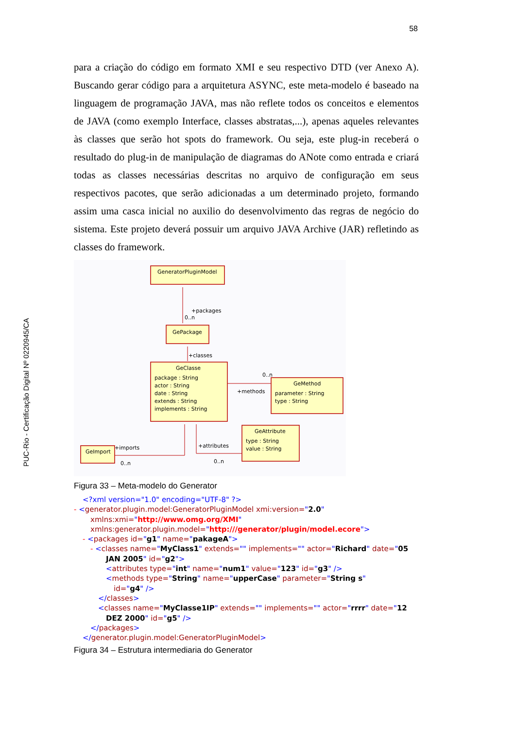58
PUC-Rio - Certificação Digital Nº 0220945/CA
para a criação do código em formato XMI e seu respectivo DTD (ver Anexo A). Buscando gerar código para a arquitetura ASYNC, este meta-modelo é baseado na linguagem de programação JAVA, mas não reflete todos os conceitos e elementos de JAVA (como exemplo Interface, classes abstratas,...), apenas aqueles relevantes às classes que serão hot spots do framework. Ou seja, este plug-in receberá o resultado do plug-in de manipulação de diagramas do ANote como entrada e criará todas as classes necessárias descritas no arquivo de configuração em seus respectivos pacotes, que serão adicionadas a um determinado projeto, formando assim uma casca inicial no auxilio do desenvolvimento das regras de negócio do sistema. Este projeto deverá possuir um arquivo JAVA Archive (JAR) refletindo as classes do framework.
GeneratorPluginModel
+packages
0..n
GePackage
+classes
GeClasse
package : String
actor : String
date : String
extends : String
implements : String
+methods
0..n
GeMethod
parameter : String
type : String
GeAttribute
type : String
value : String
+attributes
0..n
+imports
0..n
GeImport
Figura 33 – Meta-modelo do Generator
<?xml version="1.0" encoding="UTF-8" ?>
- <generator.plugin.model:GeneratorPluginModel xmi:version="2.0"
xmlns:xmi="http://www.omg.org/XMI"
xmlns:generator.plugin.model="http:///generator/plugin/model.ecore">
- <packages id="g1" name="pakageA">
- <classes name="MyClass1" extends="" implements="" actor="Richard" date="05
JAN 2005" id="g2">
<attributes type="int" name="num1" value="123" id="g3" />
<methods type="String" name="upperCase" parameter="String s"
id="g4" />
</classes>
<classes name="MyClasse1IP" extends="" implements="" actor="rrrr" date="12
DEZ 2000" id="g5" />
</packages>
</generator.plugin.model:GeneratorPluginModel>
Figura 34 – Estrutura intermediaria do Generator